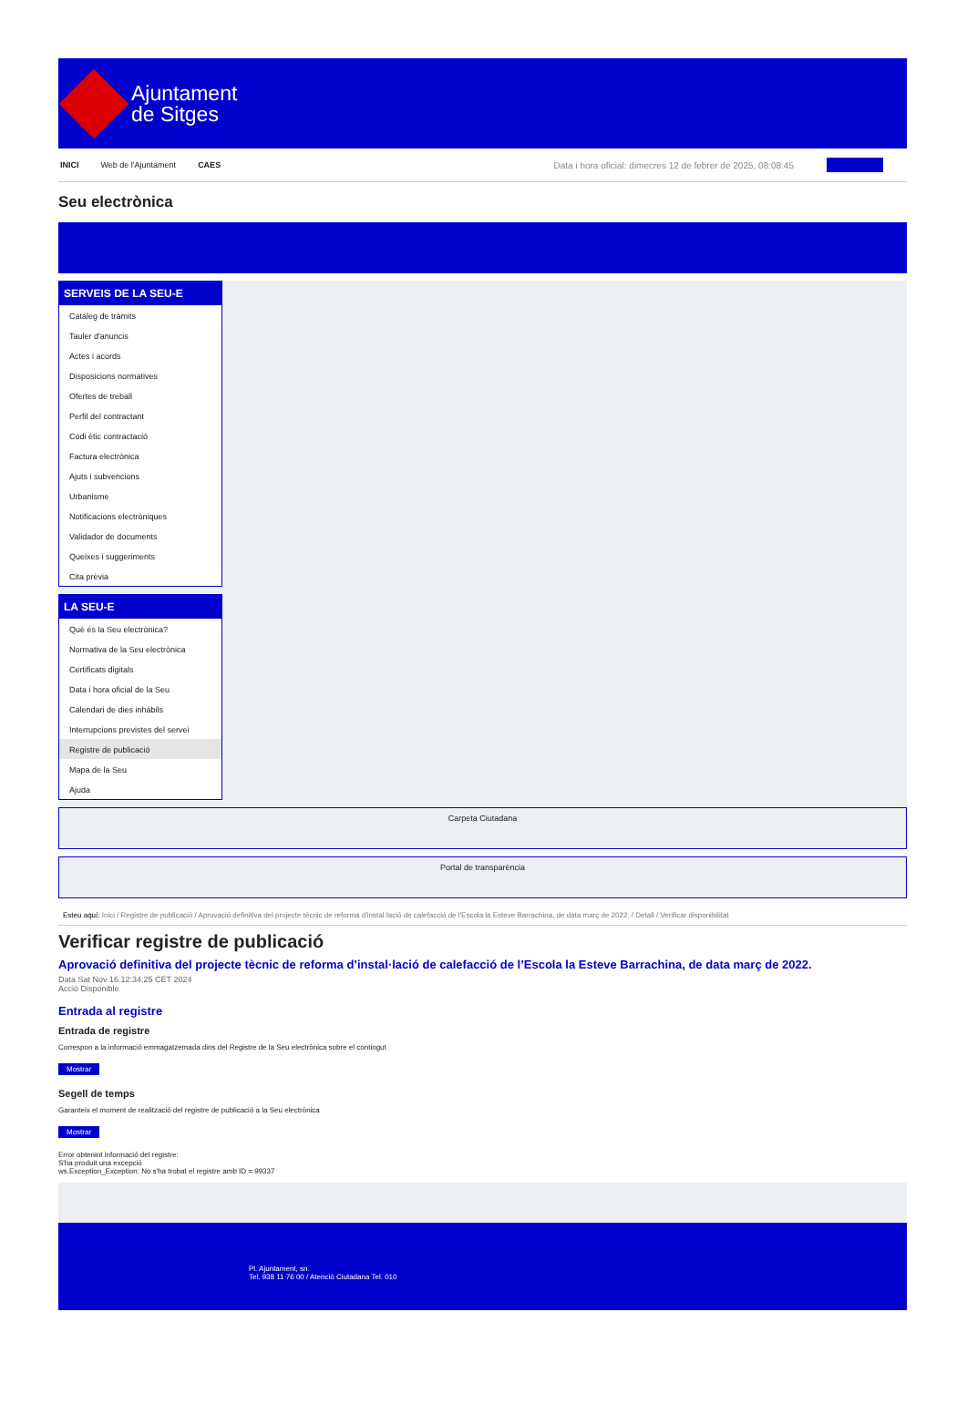Ajuntament
de Sitges
INICI Web de l'Ajuntament CAES Data i hora oficial: dimecres 12 de febrer de 2025, 08:08:45
Seu electrònica
SERVEIS DE LA SEU-E
Catàleg de tràmits
Tauler d'anuncis
Actes i acords
Disposicions normatives
Ofertes de treball
Perfil del contractant
Codi ètic contractació
Factura electrònica
Ajuts i subvencions
Urbanisme
Notificacions electròniques
Validador de documents
Queixes i suggeriments
Cita prèvia
LA SEU-E
Què és la Seu electrònica?
Normativa de la Seu electrònica
Certificats digitals
Data i hora oficial de la Seu
Calendari de dies inhàbils
Interrupcions previstes del servei
Registre de publicació
Mapa de la Seu
Ajuda
Carpeta Ciutadana
Portal de transparència
Esteu aquí: Inici / Registre de publicació / Aprovació definitiva del projecte tècnic de reforma d'instal·lació de calefacció de l'Escola la Esteve Barrachina, de data març de 2022. / Detall / Verificar disponibilitat
Verificar registre de publicació
Aprovació definitiva del projecte tècnic de reforma d’instal·lació de calefacció de l’Escola la Esteve Barrachina, de data març de 2022.
Data Sat Nov 16 12:34:25 CET 2024
Acció Disponible
Entrada al registre
Entrada de registre
Correspon a la informació emmagatzemada dins del Registre de la Seu electrònica sobre el contingut
Mostrar
Segell de temps
Garanteix el moment de realització del registre de publicació a la Seu electrònica
Mostrar
Error obtenint informació del registre:
S'ha produit una excepció
ws.Exception_Exception: No s'ha trobat el registre amb ID = 99337
Pl. Ajuntament, sn.
Tel. 938 11 76 00 / Atenció Ciutadana Tel. 010